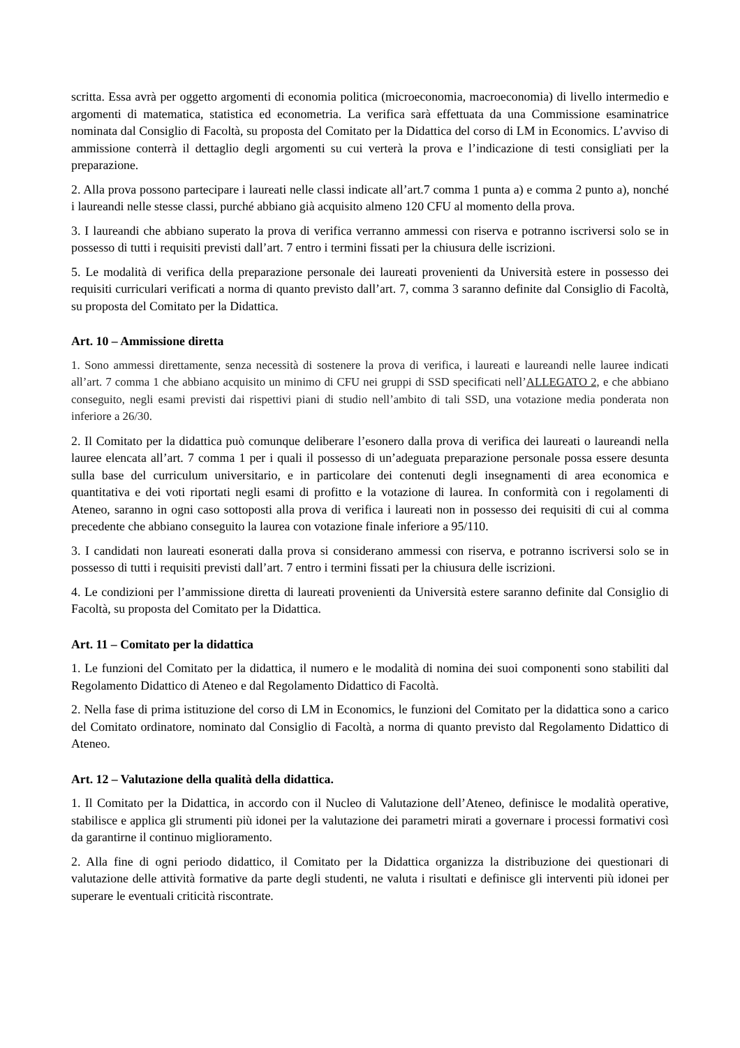scritta. Essa avrà per oggetto argomenti di economia politica (microeconomia, macroeconomia) di livello intermedio e argomenti di matematica, statistica ed econometria. La verifica sarà effettuata da una Commissione esaminatrice nominata dal Consiglio di Facoltà, su proposta del Comitato per la Didattica del corso di LM in Economics. L’avviso di ammissione conterrà il dettaglio degli argomenti su cui verterà la prova e l’indicazione di testi consigliati per la preparazione.
2. Alla prova possono partecipare i laureati nelle classi indicate all’art.7 comma 1 punta a) e comma 2 punto a), nonché i laureandi nelle stesse classi, purché abbiano già acquisito almeno 120 CFU al momento della prova.
3. I laureandi che abbiano superato la prova di verifica verranno ammessi con riserva e potranno iscriversi solo se in possesso di tutti i requisiti previsti dall’art. 7 entro i termini fissati per la chiusura delle iscrizioni.
5. Le modalità di verifica della preparazione personale dei laureati provenienti da Università estere in possesso dei requisiti curriculari verificati a norma di quanto previsto dall’art. 7, comma 3 saranno definite dal Consiglio di Facoltà, su proposta del Comitato per la Didattica.
Art. 10 – Ammissione diretta
1. Sono ammessi direttamente, senza necessità di sostenere la prova di verifica, i laureati e laureandi nelle lauree indicati all’art. 7 comma 1 che abbiano acquisito un minimo di CFU nei gruppi di SSD specificati nell’ALLEGATO 2, e che abbiano conseguito, negli esami previsti dai rispettivi piani di studio nell’ambito di tali SSD, una votazione media ponderata non inferiore a 26/30.
2. Il Comitato per la didattica può comunque deliberare l’esonero dalla prova di verifica dei laureati o laureandi nella lauree elencata all’art. 7 comma 1 per i quali il possesso di un’adeguata preparazione personale possa essere desunta sulla base del curriculum universitario, e in particolare dei contenuti degli insegnamenti di area economica e quantitativa e dei voti riportati negli esami di profitto e la votazione di laurea. In conformità con i regolamenti di Ateneo, saranno in ogni caso sottoposti alla prova di verifica i laureati non in possesso dei requisiti di cui al comma precedente che abbiano conseguito la laurea con votazione finale inferiore a 95/110.
3. I candidati non laureati esonerati dalla prova si considerano ammessi con riserva, e potranno iscriversi solo se in possesso di tutti i requisiti previsti dall’art. 7 entro i termini fissati per la chiusura delle iscrizioni.
4. Le condizioni per l’ammissione diretta di laureati provenienti da Università estere saranno definite dal Consiglio di Facoltà, su proposta del Comitato per la Didattica.
Art. 11 – Comitato per la didattica
1. Le funzioni del Comitato per la didattica, il numero e le modalità di nomina dei suoi componenti sono stabiliti dal Regolamento Didattico di Ateneo e dal Regolamento Didattico di Facoltà.
2. Nella fase di prima istituzione del corso di LM in Economics, le funzioni del Comitato per la didattica sono a carico del Comitato ordinatore, nominato dal Consiglio di Facoltà, a norma di quanto previsto dal Regolamento Didattico di Ateneo.
Art. 12 – Valutazione della qualità della didattica.
1. Il Comitato per la Didattica, in accordo con il Nucleo di Valutazione dell’Ateneo, definisce le modalità operative, stabilisce e applica gli strumenti più idonei per la valutazione dei parametri mirati a governare i processi formativi così da garantirne il continuo miglioramento.
2. Alla fine di ogni periodo didattico, il Comitato per la Didattica organizza la distribuzione dei questionari di valutazione delle attività formative da parte degli studenti, ne valuta i risultati e definisce gli interventi più idonei per superare le eventuali criticità riscontrate.